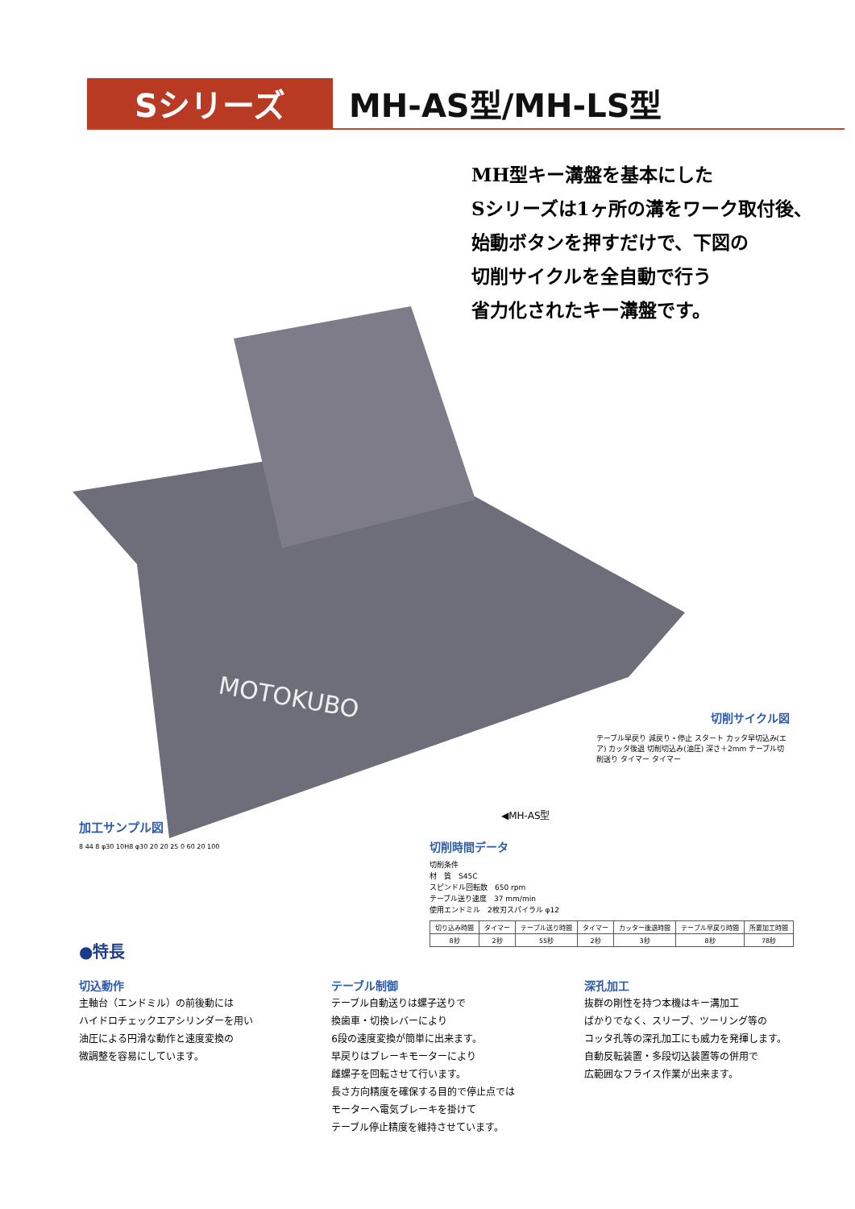Sシリーズ MH-AS型/MH-LS型
MH型キー溝盤を基本にした
Sシリーズは1ヶ所の溝をワーク取付後、
始動ボタンを押すだけで、下図の
切削サイクルを全自動で行う
省力化されたキー溝盤です。
MOTOKUBO
切削サイクル図
テーブル早戻り 減戻り・停止 スタート カッタ早切込み(エア) カッタ後退 切削切込み(油圧) 深さ＋2mm テーブル切削送り タイマー タイマー
◀MH-AS型
加工サンプル図
8 44 8 φ30 10H8 φ30 20 20 25 0 60 20 100
切削時間データ
切削条件
材　質　S45C
スピンドル回転数　650 rpm
テーブル送り速度　37 mm/min
使用エンドミル　2枚刃スパイラル φ12
| 切り込み時間 | タイマー | テーブル送り時間 | タイマー | カッター後退時間 | テーブル早戻り時間 | 所要加工時間 |
| --- | --- | --- | --- | --- | --- | --- |
| 8秒 | 2秒 | 55秒 | 2秒 | 3秒 | 8秒 | 78秒 |
●特長
切込動作
主軸台（エンドミル）の前後動には
ハイドロチェックエアシリンダーを用い
油圧による円滑な動作と速度変換の
微調整を容易にしています。
テーブル制御
テーブル自動送りは螺子送りで
換歯車・切換レバーにより
6段の速度変換が簡単に出来ます。
早戻りはブレーキモーターにより
雌螺子を回転させて行います。
長さ方向精度を確保する目的で停止点では
モーターへ電気ブレーキを掛けて
テーブル停止精度を維持させています。
深孔加工
抜群の剛性を持つ本機はキー溝加工
ばかりでなく、スリーブ、ツーリング等の
コッタ孔等の深孔加工にも威力を発揮します。
自動反転装置・多段切込装置等の併用で
広範囲なフライス作業が出来ます。